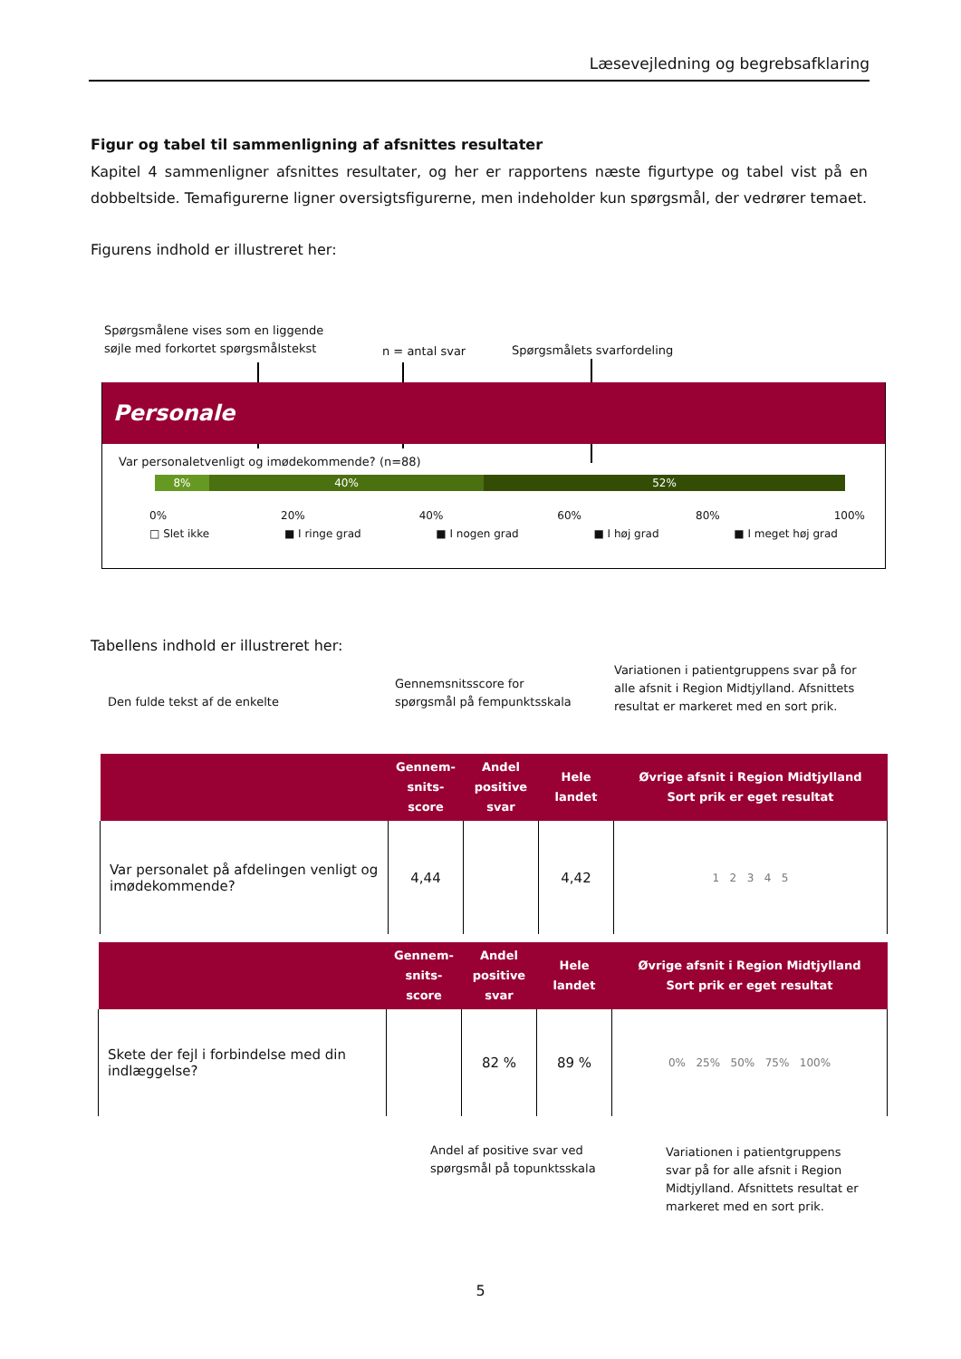Læsevejledning og begrebsafklaring
Figur og tabel til sammenligning af afsnittes resultater
Kapitel 4 sammenligner afsnittes resultater, og her er rapportens næste figurtype og tabel vist på en dobbeltside. Temafigurerne ligner oversigtsfigurerne, men indeholder kun spørgsmål, der vedrører temaet.
Figurens indhold er illustreret her:
Spørgsmålene vises som en liggende
søjle med forkortet spørgsmålstekst
n = antal svar Spørgsmålets svarfordeling
Personale
Var personaletvenligt og imødekommende? (n=88)
8% 40% 52%
0% 20% 40% 60% 80% 100%
□ Slet ikke ■ I ringe grad ■ I nogen grad ■ I høj grad ■ I meget høj grad
Tabellens indhold er illustreret her:
Den fulde tekst af de enkelte
Gennemsnitsscore for
spørgsmål på fempunktsskala
Variationen i patientgruppens svar på for
alle afsnit i Region Midtjylland. Afsnittets
resultat er markeret med en sort prik.
| | Gennem- snits- score | Andel positive svar | Hele landet | Øvrige afsnit i Region Midtjylland Sort prik er eget resultat |
| --- | --- | --- | --- | --- |
| Var personalet på afdelingen venligt og imødekommende? | 4,44 | | 4,42 | 1 2 3 4 5 |
| | Gennem- snits- score | Andel positive svar | Hele landet | Øvrige afsnit i Region Midtjylland Sort prik er eget resultat |
| --- | --- | --- | --- | --- |
| Skete der fejl i forbindelse med din indlæggelse? | | 82 % | 89 % | 0% 25% 50% 75% 100% |
Andel af positive svar ved
spørgsmål på topunktsskala
Variationen i patientgruppens
svar på for alle afsnit i Region
Midtjylland. Afsnittets resultat er
markeret med en sort prik.
5